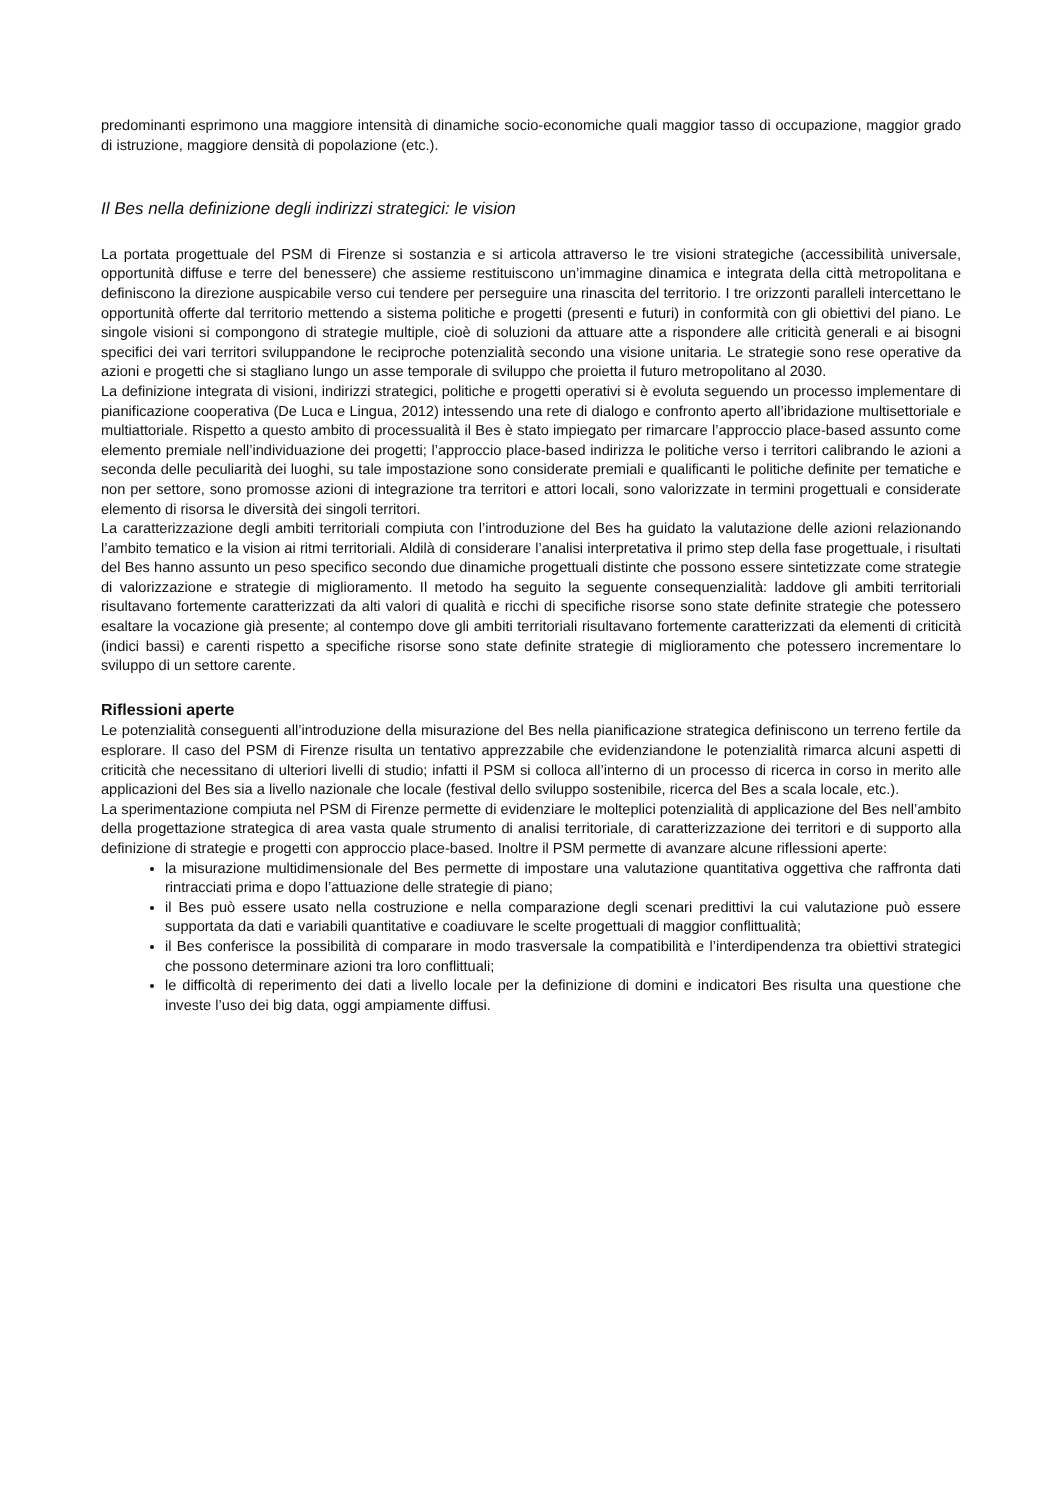predominanti esprimono una maggiore intensità di dinamiche socio-economiche quali maggior tasso di occupazione, maggior grado di istruzione, maggiore densità di popolazione (etc.).
Il Bes nella definizione degli indirizzi strategici: le vision
La portata progettuale del PSM di Firenze si sostanzia e si articola attraverso le tre visioni strategiche (accessibilità universale, opportunità diffuse e terre del benessere) che assieme restituiscono un’immagine dinamica e integrata della città metropolitana e definiscono la direzione auspicabile verso cui tendere per perseguire una rinascita del territorio. I tre orizzonti paralleli intercettano le opportunità offerte dal territorio mettendo a sistema politiche e progetti (presenti e futuri) in conformità con gli obiettivi del piano. Le singole visioni si compongono di strategie multiple, cioè di soluzioni da attuare atte a rispondere alle criticità generali e ai bisogni specifici dei vari territori sviluppandone le reciproche potenzialità secondo una visione unitaria. Le strategie sono rese operative da azioni e progetti che si stagliano lungo un asse temporale di sviluppo che proietta il futuro metropolitano al 2030.
La definizione integrata di visioni, indirizzi strategici, politiche e progetti operativi si è evoluta seguendo un processo implementare di pianificazione cooperativa (De Luca e Lingua, 2012) intessendo una rete di dialogo e confronto aperto all’ibridazione multisettoriale e multiattoriale. Rispetto a questo ambito di processualità il Bes è stato impiegato per rimarcare l’approccio place-based assunto come elemento premiale nell’individuazione dei progetti; l’approccio place-based indirizza le politiche verso i territori calibrando le azioni a seconda delle peculiarità dei luoghi, su tale impostazione sono considerate premiali e qualificanti le politiche definite per tematiche e non per settore, sono promosse azioni di integrazione tra territori e attori locali, sono valorizzate in termini progettuali e considerate elemento di risorsa le diversità dei singoli territori.
La caratterizzazione degli ambiti territoriali compiuta con l’introduzione del Bes ha guidato la valutazione delle azioni relazionando l’ambito tematico e la vision ai ritmi territoriali. Aldilà di considerare l’analisi interpretativa il primo step della fase progettuale, i risultati del Bes hanno assunto un peso specifico secondo due dinamiche progettuali distinte che possono essere sintetizzate come strategie di valorizzazione e strategie di miglioramento. Il metodo ha seguito la seguente consequenzialità: laddove gli ambiti territoriali risultavano fortemente caratterizzati da alti valori di qualità e ricchi di specifiche risorse sono state definite strategie che potessero esaltare la vocazione già presente; al contempo dove gli ambiti territoriali risultavano fortemente caratterizzati da elementi di criticità (indici bassi) e carenti rispetto a specifiche risorse sono state definite strategie di miglioramento che potessero incrementare lo sviluppo di un settore carente.
Riflessioni aperte
Le potenzialità conseguenti all’introduzione della misurazione del Bes nella pianificazione strategica definiscono un terreno fertile da esplorare. Il caso del PSM di Firenze risulta un tentativo apprezzabile che evidenziandone le potenzialità rimarca alcuni aspetti di criticità che necessitano di ulteriori livelli di studio; infatti il PSM si colloca all’interno di un processo di ricerca in corso in merito alle applicazioni del Bes sia a livello nazionale che locale (festival dello sviluppo sostenibile, ricerca del Bes a scala locale, etc.).
La sperimentazione compiuta nel PSM di Firenze permette di evidenziare le molteplici potenzialità di applicazione del Bes nell’ambito della progettazione strategica di area vasta quale strumento di analisi territoriale, di caratterizzazione dei territori e di supporto alla definizione di strategie e progetti con approccio place-based. Inoltre il PSM permette di avanzare alcune riflessioni aperte:
la misurazione multidimensionale del Bes permette di impostare una valutazione quantitativa oggettiva che raffronta dati rintracciati prima e dopo l’attuazione delle strategie di piano;
il Bes può essere usato nella costruzione e nella comparazione degli scenari predittivi la cui valutazione può essere supportata da dati e variabili quantitative e coadiuvare le scelte progettuali di maggior conflittualità;
il Bes conferisce la possibilità di comparare in modo trasversale la compatibilità e l’interdipendenza tra obiettivi strategici che possono determinare azioni tra loro conflittuali;
le difficoltà di reperimento dei dati a livello locale per la definizione di domini e indicatori Bes risulta una questione che investe l’uso dei big data, oggi ampiamente diffusi.